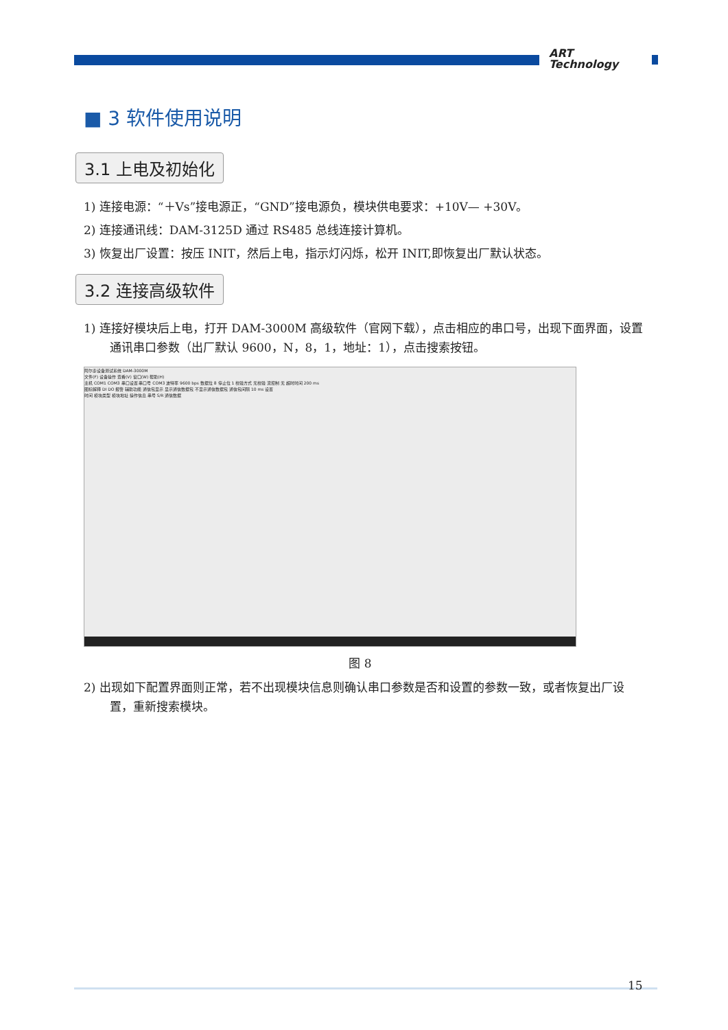ART
Technology
■ 3 软件使用说明
3.1 上电及初始化
1) 连接电源：“＋Vs”接电源正，“GND”接电源负，模块供电要求：+10V— +30V。
2) 连接通讯线：DAM-3125D 通过 RS485 总线连接计算机。
3) 恢复出厂设置：按压 INIT，然后上电，指示灯闪烁，松开 INIT,即恢复出厂默认状态。
3.2 连接高级软件
1) 连接好模块后上电，打开 DAM-3000M 高级软件（官网下载），点击相应的串口号，出现下面界面，设置通讯串口参数（出厂默认 9600，N，8，1，地址：1），点击搜索按钮。
阿尔泰设备测试系统 DAM-3000M
文件(F) 设备操作 查看(V) 窗口(W) 帮助(H)
主机 COM1 COM3 串口设置 串口号 COM3 波特率 9600 bps 数据位 8 停止位 1 校验方式 无校验 流控制 无 超时时间 200 ms
图标解释 DI DO 报警 辅助功能 通信包显示 显示通信数据包 不显示通信数据包 通信包间隔 10 ms 设置
时间 模块类型 模块地址 操作信息 串号 S/R 通信数据
图 8
2) 出现如下配置界面则正常，若不出现模块信息则确认串口参数是否和设置的参数一致，或者恢复出厂设置，重新搜索模块。
15